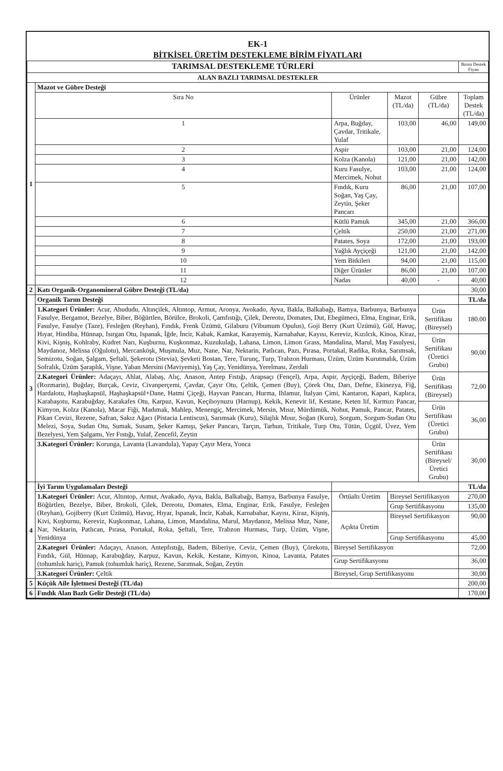EK-1
BİTKİSEL ÜRETİM DESTEKLEME BİRİM FİYATLARI
| TARIMSAL DESTEKLEME TÜRLERİ | | | | | | Birim Destek Fiyatı |
| --- | --- | --- | --- | --- | --- | --- |
| ALAN BAZLI TARIMSAL DESTEKLER | | | | | | |
| 1 | Mazot ve Gübre Desteği | | | | | |
| | Sıra No | Ürünler | | Mazot (TL/da) | Gübre (TL/da) | Toplam Destek (TL/da) |
| | 1 | Arpa, Buğday, Çavdar, Tritikale, Yulaf | | 103,00 | 46,00 | 149,00 |
| | 2 | Aspir | | 103,00 | 21,00 | 124,00 |
| | 3 | Kolza (Kanola) | | 121,00 | 21,00 | 142,00 |
| | 4 | Kuru Fasulye, Mercimek, Nohut | | 103,00 | 21,00 | 124,00 |
| | 5 | Fındık, Kuru Soğan, Yaş Çay, Zeytin, Şeker Pancarı | | 86,00 | 21,00 | 107,00 |
| | 6 | Kütlü Pamuk | | 345,00 | 21,00 | 366,00 |
| | 7 | Çeltik | | 250,00 | 21,00 | 271,00 |
| | 8 | Patates, Soya | | 172,00 | 21,00 | 193,00 |
| | 9 | Yağlık Ayçiçeği | | 121,00 | 21,00 | 142,00 |
| | 10 | Yem Bitkileri | | 94,00 | 21,00 | 115,00 |
| | 11 | Diğer Ürünler | | 86,00 | 21,00 | 107,00 |
| | 12 | Nadas | | 40,00 | - | 40,00 |
| 2 | Katı Organik-Organomineral Gübre Desteği (TL/da) | | | | | 30,00 |
| 3 | Organik Tarım Desteği | | | | | TL/da |
| | 1.Kategori Ürünler: Acur, Ahududu, Altınçilek, Altıntop, Armut, Aronya, Avokado, Ayva, Bakla, Balkabağı, Bamya, Barbunya, Barbunya Fasulye, Bergamot, Bezelye, Biber, Böğürtlen, Börülce, Brokoli, Çamfıstığı, Çilek, Dereotu, Domates, Dut, Ebegümeci, Elma, Enginar, Erik, Fasulye, Fasulye (Taze), Fesleğen (Reyhan), Fındık, Frenk Üzümü, Gilaburu (Vibumum Opulus), Goji Berry (Kurt Üzümü), Gül, Havuç, Hıyar, Hindiba, Hünnap, Isırgan Otu, Ispanak, İğde, İncir, Kabak, Kamkat, Karayemiş, Karnabahar, Kayısı, Kereviz, Kızılcık, Kinoa, Kiraz, Kivi, Kişniş, Kohlraby, Kudret Narı, Kuşburnu, Kuşkonmaz, Kuzukulağı, Lahana, Limon, Limon Grass, Mandalina, Marul, Maş Fasulyesi, Maydanoz, Melissa (Oğulotu), Mercanköşk, Muşmula, Muz, Nane, Nar, Nektarin, Patlıcan, Pazı, Pırasa, Portakal, Radika, Roka, Sarımsak, Semizotu, Soğan, Şalgam, Şeftali, Şekerotu (Stevia), Şevketi Bostan, Tere, Turunç, Turp, Trabzon Hurması, Üzüm, Üzüm Kurutmalık, Üzüm Sofralık, Üzüm Şaraplık, Vişne, Yaban Mersini (Maviyemiş), Yaş Çay, Yenidünya, Yerelması, Zerdali | | | | Ürün Sertifikası (Bireysel) | 180.00 |
| | | | | | Ürün Sertifikası (Üretici Grubu) | 90,00 |
| | 2.Kategori Ürünler: Adaçayı, Ahlat, Alabaş, Alıç, Anason, Antep Fıstığı, Arapsaçı (Fençel), Arpa, Aspir, Ayçiçeği, Badem, Biberiye (Rozmarin), Buğday, Burçak, Ceviz, Civanperçemi, Çavdar, Çayır Otu, Çeltik, Çemen (Buy), Çörek Otu, Darı, Defne, Ekinezya, Fiğ, Hardalotu, Haşhaşkapsül, Haşhaşkapsül+Dane, Hatmi Çiçeği, Hayvan Pancarı, Hurma, Ihlamur, İtalyan Çimi, Kantaron, Kapari, Kaplıca, Karabaşotu, Karabuğday, Karakafes Otu, Karpuz, Kavun, Keçiboynuzu (Harnup), Kekik, Kenevir lif, Kestane, Keten lif, Kırmızı Pancar, Kimyon, Kolza (Kanola), Macar Fiği, Madımak, Mahlep, Menengiç, Mercimek, Mersin, Mısır, Mürdümük, Nohut, Pamuk, Pancar, Patates, Pikan Cevizi, Rezene, Safran, Sakız Ağacı (Pistacia Lentiscus), Sarımsak (Kuru), Silajlık Mısır, Soğan (Kuru), Sorgum, Sorgum-Sudan Otu Melezi, Soya, Sudan Otu, Sumak, Susam, Şeker Kamışı, Şeker Pancarı, Tarçın, Tarhun, Tritikale, Turp Otu, Tütün, Üçgül, Üvez, Yem Bezelyesi, Yem Şalgamı, Yer Fıstığı, Yulaf, Zencefil, Zeytin | | | | Ürün Sertifikası (Bireysel) | 72,00 |
| | | | | | Ürün Sertifikası (Üretici Grubu) | 36,00 |
| | 3.Kategori Ürünler: Korunga, Lavanta (Lavandula), Yapay Çayır Mera, Yonca | | | | Ürün Sertifikası (Bireysel/Üretici Grubu) | 30,00 |
| 4 | İyi Tarım Uygulamaları Desteği | | | | | TL/da |
| | 1.Kategori Ürünler: Acur, Altıntop, Armut, Avakado, Ayva, Bakla, Balkabağı, Bamya, Barbunya Fasulye, Böğürtlen, Bezelye, Biber, Brokoli, Çilek, Dereotu, Domates, Elma, Enginar, Erik, Fasulye, Fesleğen (Reyhan), Gojiberry (Kurt Üzümü), Havuç, Hıyar, Ispanak, İncir, Kabak, Karnabahar, Kayısı, Kiraz, Kişniş, Kivi, Kuşburnu, Kereviz, Kuşkonmaz, Lahana, Limon, Mandalina, Marul, Maydanoz, Melissa Muz, Nane, Nar, Nektarin, Patlıcan, Pırasa, Portakal, Roka, Şeftali, Tere, Trabzon Hurması, Turp, Üzüm, Vişne, Yenidünya | | Örtüaltı Üretim | Bireysel Sertifikasyon | | 270,00 |
| | | | | Grup Sertifikasyonu | | 135,00 |
| | | | Açıkta Üretim | Bireysel Sertifikasyon | | 90,00 |
| | | | | Grup Sertifikasyonu | | 45,00 |
| | 2.Kategori Ürünler: Adaçayı, Anason, Antepfıstığı, Badem, Biberiye, Ceviz, Çemen (Buy), Çörekotu, Fındık, Gül, Hünnap, Karabuğday, Karpuz, Kavun, Kekik, Kestane, Kimyon, Kinoa, Lavanta, Patates (tohumluk hariç), Pamuk (tohumluk hariç), Rezene, Sarımsak, Soğan, Zeytin | | Bireysel Sertifikasyon | | | 72,00 |
| | | | Grup Sertifikasyonu | | | 36,00 |
| | 3.Kategori Ürünler: Çeltik | | Bireysel, Grup Sertifikasyonu | | | 30,00 |
| 5 | Küçük Aile İşletmesi Desteği (TL/da) | | | | | 200,00 |
| 6 | Fındık Alan Bazlı Gelir Desteği (TL/da) | | | | | 170,00 |